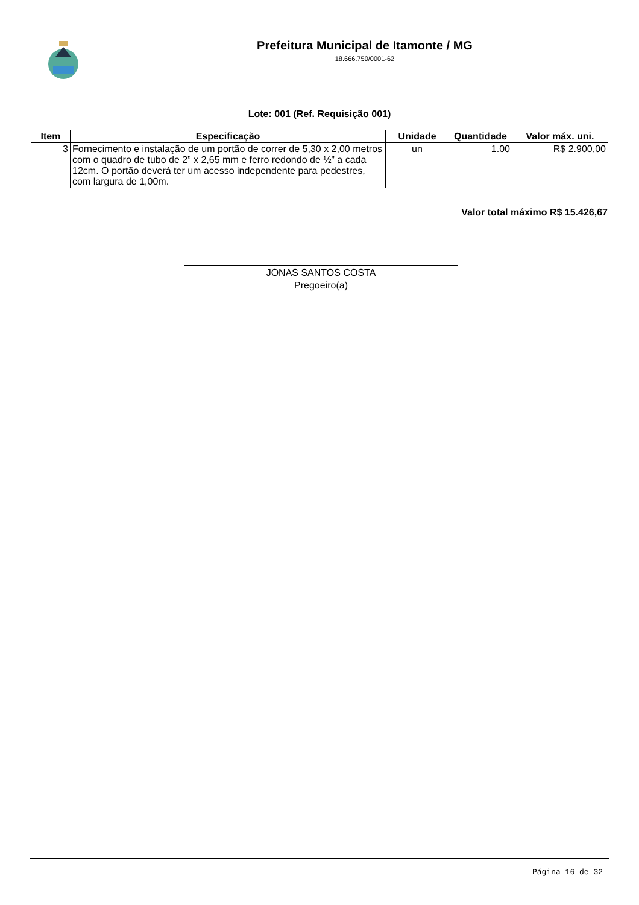Prefeitura Municipal de Itamonte / MG
18.666.750/0001-62
Lote: 001 (Ref. Requisição 001)
| Item | Especificação | Unidade | Quantidade | Valor máx. uni. |
| --- | --- | --- | --- | --- |
| 3 | Fornecimento e instalação de um portão de correr de 5,30 x 2,00 metros com o quadro de tubo de 2” x 2,65 mm e ferro redondo de ½” a cada 12cm. O portão deverá ter um acesso independente para pedestres, com largura de 1,00m. | un | 1.00 | R$ 2.900,00 |
Valor total máximo R$ 15.426,67
JONAS SANTOS COSTA
Pregoeiro(a)
Página 16 de 32